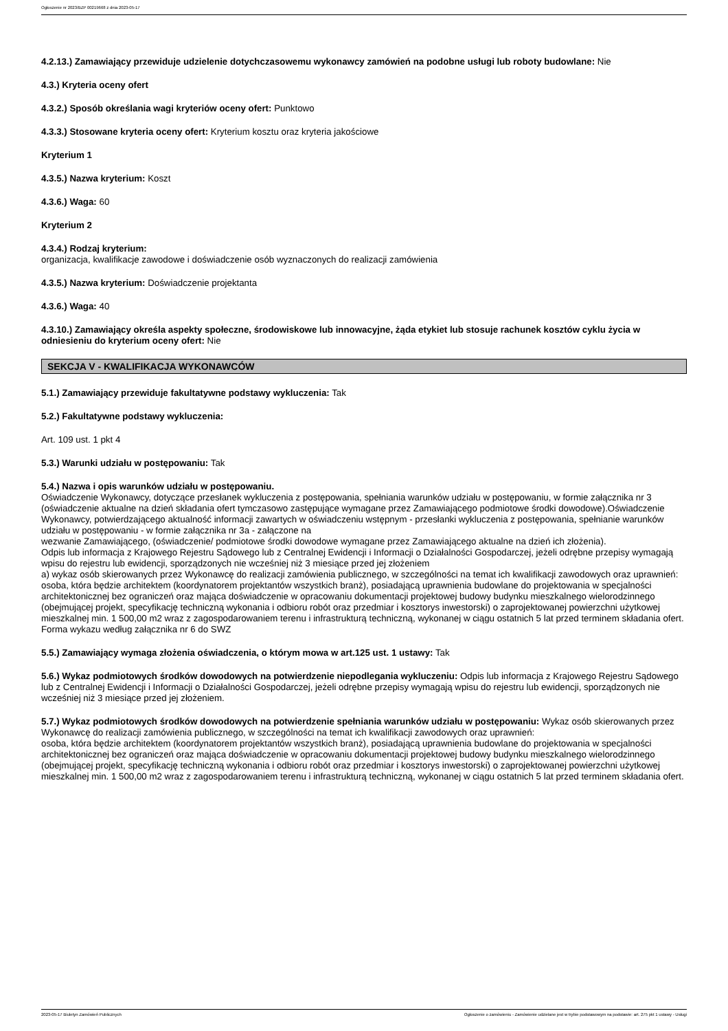Ogłoszenie nr 2023/BZP 00219668 z dnia 2023-05-17
4.2.13.) Zamawiający przewiduje udzielenie dotychczasowemu wykonawcy zamówień na podobne usługi lub roboty budowlane: Nie
4.3.) Kryteria oceny ofert
4.3.2.) Sposób określania wagi kryteriów oceny ofert: Punktowo
4.3.3.) Stosowane kryteria oceny ofert: Kryterium kosztu oraz kryteria jakościowe
Kryterium 1
4.3.5.) Nazwa kryterium: Koszt
4.3.6.) Waga: 60
Kryterium 2
4.3.4.) Rodzaj kryterium:
organizacja, kwalifikacje zawodowe i doświadczenie osób wyznaczonych do realizacji zamówienia
4.3.5.) Nazwa kryterium: Doświadczenie projektanta
4.3.6.) Waga: 40
4.3.10.) Zamawiający określa aspekty społeczne, środowiskowe lub innowacyjne, żąda etykiet lub stosuje rachunek kosztów cyklu życia w odniesieniu do kryterium oceny ofert: Nie
SEKCJA V - KWALIFIKACJA WYKONAWCÓW
5.1.) Zamawiający przewiduje fakultatywne podstawy wykluczenia: Tak
5.2.) Fakultatywne podstawy wykluczenia:
Art. 109 ust. 1 pkt 4
5.3.) Warunki udziału w postępowaniu: Tak
5.4.) Nazwa i opis warunków udziału w postępowaniu.
Oświadczenie Wykonawcy, dotyczące przesłanek wykluczenia z postępowania, spełniania warunków udziału w postępowaniu, w formie załącznika nr 3 (oświadczenie aktualne na dzień składania ofert tymczasowo zastępujące wymagane przez Zamawiającego podmiotowe środki dowodowe).Oświadczenie Wykonawcy, potwierdzającego aktualność informacji zawartych w oświadczeniu wstępnym - przesłanki wykluczenia z postępowania, spełnianie warunków udziału w postępowaniu - w formie załącznika nr 3a - załączone na
wezwanie Zamawiającego, (oświadczenie/ podmiotowe środki dowodowe wymagane przez Zamawiającego aktualne na dzień ich złożenia).
Odpis lub informacja z Krajowego Rejestru Sądowego lub z Centralnej Ewidencji i Informacji o Działalności Gospodarczej, jeżeli odrębne przepisy wymagają wpisu do rejestru lub ewidencji, sporządzonych nie wcześniej niż 3 miesiące przed jej złożeniem
a) wykaz osób skierowanych przez Wykonawcę do realizacji zamówienia publicznego, w szczególności na temat ich kwalifikacji zawodowych oraz uprawnień:
osoba, która będzie architektem (koordynatorem projektantów wszystkich branż), posiadającą uprawnienia budowlane do projektowania w specjalności architektonicznej bez ograniczeń oraz mająca doświadczenie w opracowaniu dokumentacji projektowej budowy budynku mieszkalnego wielorodzinnego (obejmującej projekt, specyfikację techniczną wykonania i odbioru robót oraz przedmiar i kosztorys inwestorski) o zaprojektowanej powierzchni użytkowej mieszkalnej min. 1 500,00 m2 wraz z zagospodarowaniem terenu i infrastrukturą techniczną, wykonanej w ciągu ostatnich 5 lat przed terminem składania ofert.
Forma wykazu według załącznika nr 6 do SWZ
5.5.) Zamawiający wymaga złożenia oświadczenia, o którym mowa w art.125 ust. 1 ustawy: Tak
5.6.) Wykaz podmiotowych środków dowodowych na potwierdzenie niepodlegania wykluczeniu: Odpis lub informacja z Krajowego Rejestru Sądowego lub z Centralnej Ewidencji i Informacji o Działalności Gospodarczej, jeżeli odrębne przepisy wymagają wpisu do rejestru lub ewidencji, sporządzonych nie wcześniej niż 3 miesiące przed jej złożeniem.
5.7.) Wykaz podmiotowych środków dowodowych na potwierdzenie spełniania warunków udziału w postępowaniu: Wykaz osób skierowanych przez Wykonawcę do realizacji zamówienia publicznego, w szczególności na temat ich kwalifikacji zawodowych oraz uprawnień:
osoba, która będzie architektem (koordynatorem projektantów wszystkich branż), posiadającą uprawnienia budowlane do projektowania w specjalności architektonicznej bez ograniczeń oraz mająca doświadczenie w opracowaniu dokumentacji projektowej budowy budynku mieszkalnego wielorodzinnego (obejmującej projekt, specyfikację techniczną wykonania i odbioru robót oraz przedmiar i kosztorys inwestorski) o zaprojektowanej powierzchni użytkowej mieszkalnej min. 1 500,00 m2 wraz z zagospodarowaniem terenu i infrastrukturą techniczną, wykonanej w ciągu ostatnich 5 lat przed terminem składania ofert.
2023-05-17 Biuletyn Zamówień Publicznych Ogłoszenie o zamówieniu - Zamówienie udzielane jest w trybie podstawowym na podstawie: art. 275 pkt 1 ustawy - Usługi